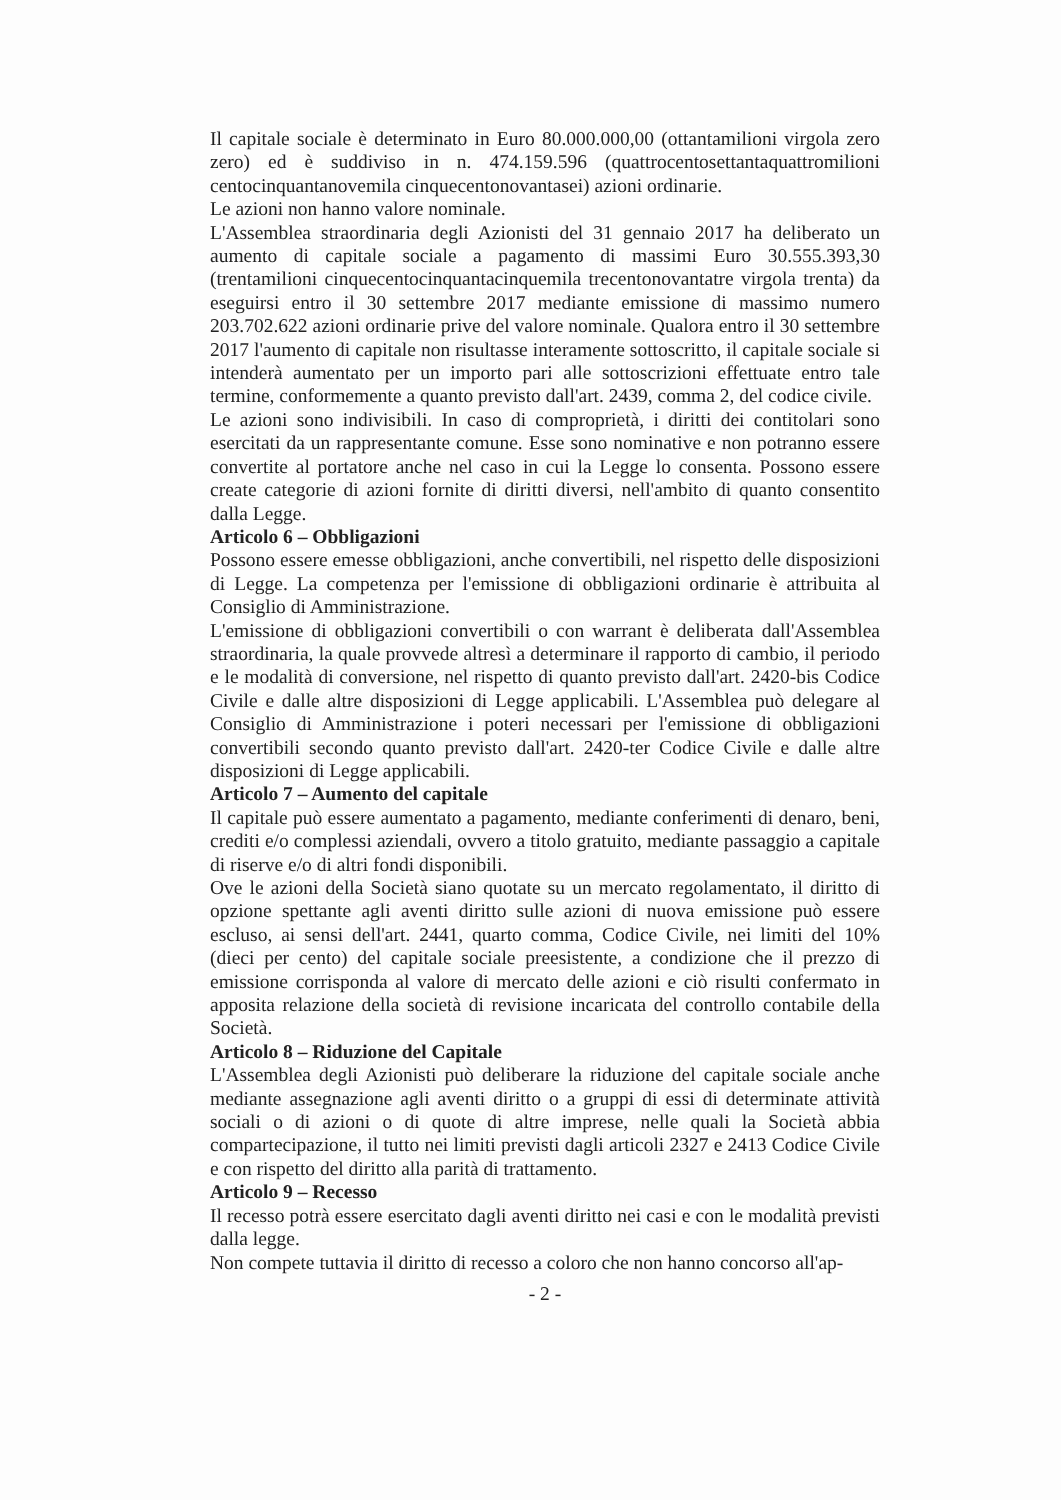Il capitale sociale è determinato in Euro 80.000.000,00 (ottantamilioni virgola zero zero) ed è suddiviso in n. 474.159.596 (quattrocentosettantaquattromilioni centocinquantanovemila cinquecentonovantasei) azioni ordinarie.
Le azioni non hanno valore nominale.
L'Assemblea straordinaria degli Azionisti del 31 gennaio 2017 ha deliberato un aumento di capitale sociale a pagamento di massimi Euro 30.555.393,30 (trentamilioni cinquecentocinquantacinquemila trecentonovantatre virgola trenta) da eseguirsi entro il 30 settembre 2017 mediante emissione di massimo numero 203.702.622 azioni ordinarie prive del valore nominale. Qualora entro il 30 settembre 2017 l'aumento di capitale non risultasse interamente sottoscritto, il capitale sociale si intenderà aumentato per un importo pari alle sottoscrizioni effettuate entro tale termine, conformemente a quanto previsto dall'art. 2439, comma 2, del codice civile.
Le azioni sono indivisibili. In caso di comproprietà, i diritti dei contitolari sono esercitati da un rappresentante comune. Esse sono nominative e non potranno essere convertite al portatore anche nel caso in cui la Legge lo consenta. Possono essere create categorie di azioni fornite di diritti diversi, nell'ambito di quanto consentito dalla Legge.
Articolo 6 – Obbligazioni
Possono essere emesse obbligazioni, anche convertibili, nel rispetto delle disposizioni di Legge. La competenza per l'emissione di obbligazioni ordinarie è attribuita al Consiglio di Amministrazione.
L'emissione di obbligazioni convertibili o con warrant è deliberata dall'Assemblea straordinaria, la quale provvede altresì a determinare il rapporto di cambio, il periodo e le modalità di conversione, nel rispetto di quanto previsto dall'art. 2420-bis Codice Civile e dalle altre disposizioni di Legge applicabili. L'Assemblea può delegare al Consiglio di Amministrazione i poteri necessari per l'emissione di obbligazioni convertibili secondo quanto previsto dall'art. 2420-ter Codice Civile e dalle altre disposizioni di Legge applicabili.
Articolo 7 – Aumento del capitale
Il capitale può essere aumentato a pagamento, mediante conferimenti di denaro, beni, crediti e/o complessi aziendali, ovvero a titolo gratuito, mediante passaggio a capitale di riserve e/o di altri fondi disponibili.
Ove le azioni della Società siano quotate su un mercato regolamentato, il diritto di opzione spettante agli aventi diritto sulle azioni di nuova emissione può essere escluso, ai sensi dell'art. 2441, quarto comma, Codice Civile, nei limiti del 10% (dieci per cento) del capitale sociale preesistente, a condizione che il prezzo di emissione corrisponda al valore di mercato delle azioni e ciò risulti confermato in apposita relazione della società di revisione incaricata del controllo contabile della Società.
Articolo 8 – Riduzione del Capitale
L'Assemblea degli Azionisti può deliberare la riduzione del capitale sociale anche mediante assegnazione agli aventi diritto o a gruppi di essi di determinate attività sociali o di azioni o di quote di altre imprese, nelle quali la Società abbia compartecipazione, il tutto nei limiti previsti dagli articoli 2327 e 2413 Codice Civile e con rispetto del diritto alla parità di trattamento.
Articolo 9 – Recesso
Il recesso potrà essere esercitato dagli aventi diritto nei casi e con le modalità previsti dalla legge.
Non compete tuttavia il diritto di recesso a coloro che non hanno concorso all'ap-
- 2 -